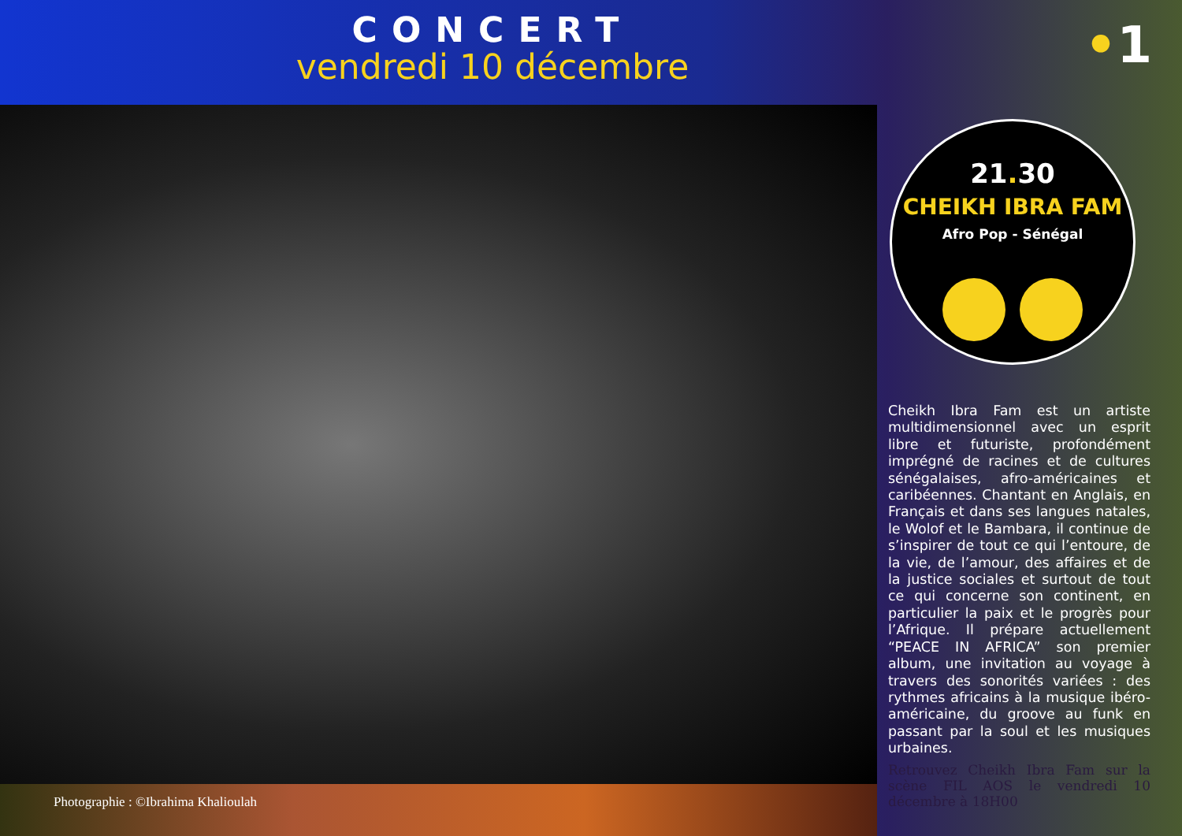CONCERT
vendredi 10 décembre
•1
21. 30
CHEIKH IBRA FAM
Afro Pop - Sénégal
Cheikh Ibra Fam est un artiste multidimensionnel avec un esprit libre et futuriste, profondément imprégné de racines et de cultures sénégalaises, afro-américaines et caribéennes. Chantant en Anglais, en Français et dans ses langues natales, le Wolof et le Bambara, il continue de s’inspirer de tout ce qui l’entoure, de la vie, de l’amour, des affaires et de la justice sociales et surtout de tout ce qui concerne son continent, en particulier la paix et le progrès pour l’Afrique. Il prépare actuellement “PEACE IN AFRICA” son premier album, une invitation au voyage à travers des sonorités variées : des rythmes africains à la musique ibéro-américaine, du groove au funk en passant par la soul et les musiques urbaines.
Retrouvez Cheikh Ibra Fam sur la scène FIL AOS le vendredi 10 décembre à 18H00
Photographie : ©Ibrahima Khalioulah